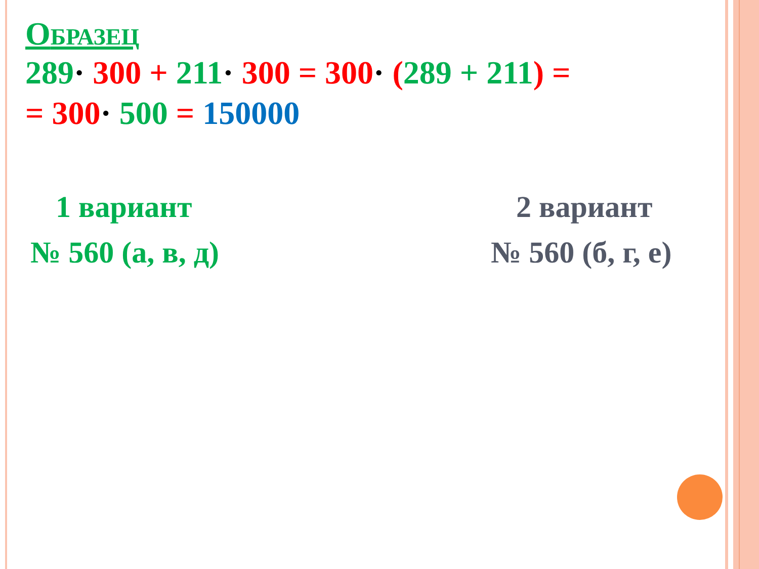ОБРАЗЕЦ
289· 300 + 211· 300 = 300· (289 + 211) =
= 300· 500 = 150000
1 вариант
№ 560 (а, в, д)
2 вариант
№ 560 (б, г, е)